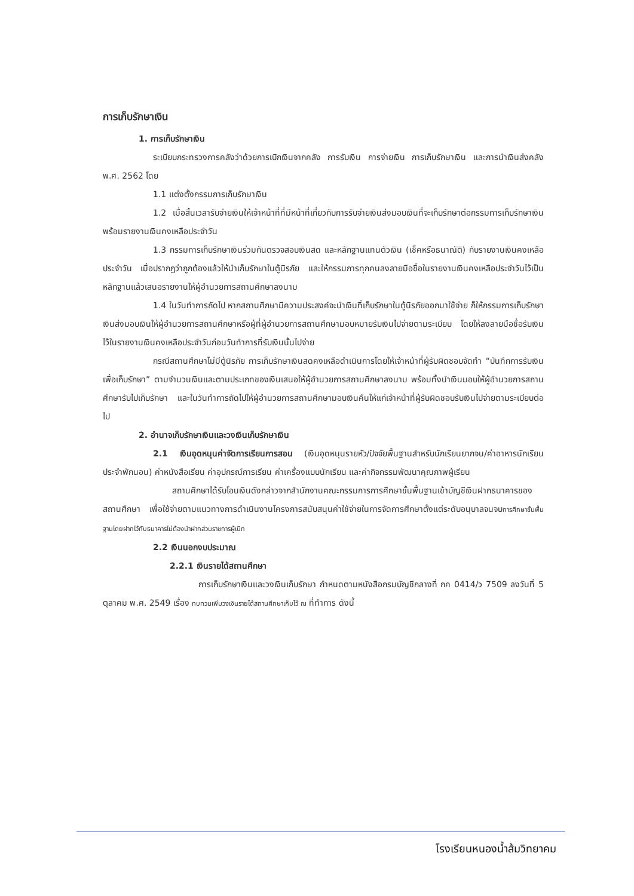การเก็บรักษาเงิน
1. การเก็บรักษาเงิน
ระเบียบกระทรวงการคลังว่าด้วยการเบิกเงินจากคลัง การรับเงิน การจ่ายเงิน การเก็บรักษาเงิน และการนำเงินส่งคลัง พ.ศ. 2562 โดย
1.1 แต่งตั้งกรรมการเก็บรักษาเงิน
1.2 เมื่อสิ้นเวลารับจ่ายเงินให้เจ้าหน้าที่ที่มีหน้าที่เกี่ยวกับการรับจ่ายเงินส่งมอบเงินที่จะเก็บรักษาต่อกรรมการเก็บรักษาเงินพร้อมรายงานเงินคงเหลือประจำวัน
1.3 กรรมการเก็บรักษาเงินร่วมกันตรวจสอบเงินสด และหลักฐานแทนตัวเงิน (เช็คหรือธนาณัติ) กับรายงานเงินคงเหลือประจำวัน เมื่อปรากฏว่าถูกต้องแล้วให้นำเก็บรักษาในตู้นิรภัย และให้กรรมการทุกคนลงลายมือชื่อในรายงานเงินคงเหลือประจำวันไว้เป็นหลักฐานแล้วเสนอรายงานให้ผู้อำนวยการสถานศึกษาลงนาม
1.4 ในวันทำการถัดไป หากสถานศึกษามีความประสงค์จะนำเงินที่เก็บรักษาในตู้นิรภัยออกมาใช้จ่าย ก็ให้กรรมการเก็บรักษาเงินส่งมอบเงินให้ผู้อำนวยการสถานศึกษาหรือผู้ที่ผู้อำนวยการสถานศึกษามอบหมายรับเงินไปจ่ายตามระเบียบ โดยให้ลงลายมือชื่อรับเงินไว้ในรายงานเงินคงเหลือประจำวันก่อนวันทำการที่รับเงินนั้นไปจ่าย
กรณีสถานศึกษาไม่มีตู้นิรภัย การเก็บรักษาเงินสดคงเหลือดำเนินการโดยให้เจ้าหน้าที่ผู้รับผิดชอบจัดทำ “บันทึกการรับเงินเพื่อเก็บรักษา” ตามจำนวนเงินและตามประเภทของเงินเสนอให้ผู้อำนวยการสถานศึกษาลงนาม พร้อมทั้งนำเงินมอบให้ผู้อำนวยการสถานศึกษารับไปเก็บรักษา และในวันทำการถัดไปให้ผู้อำนวยการสถานศึกษามอบเงินคืนให้แก่เจ้าหน้าที่ผู้รับผิดชอบรับเงินไปจ่ายตามระเบียบต่อไป
2. อำนาจเก็บรักษาเงินและวงเงินเก็บรักษาเงิน
2.1 เงินอุดหนุนค่าจัดการเรียนการสอน (เงินอุดหนุนรายหัว/ปัจจัยพื้นฐานสำหรับนักเรียนยากจน/ค่าอาหารนักเรียนประจำพักนอน) ค่าหนังสือเรียน ค่าอุปกรณ์การเรียน ค่าเครื่องแบบนักเรียน และค่ากิจกรรมพัฒนาคุณภาพผู้เรียน
สถานศึกษาได้รับโอนเงินดังกล่าวจากสำนักงานคณะกรรมการการศึกษาขั้นพื้นฐานเข้าบัญชีเงินฝากธนาคารของสถานศึกษา เพื่อใช้จ่ายตามแนวทางการดำเนินงานโครงการสนับสนุนค่าใช้จ่ายในการจัดการศึกษาตั้งแต่ระดับอนุบาลจนจบการศึกษาขั้นพื้นฐานโดยฝากไว้กับธนาคารไม่ต้องนำฝากส่วนราชการผู้เบิก
2.2 เงินนอกงบประมาณ
2.2.1 เงินรายได้สถานศึกษา
การเก็บรักษาเงินและวงเงินเก็บรักษา กำหนดตามหนังสือกรมบัญชีกลางที่ กค 0414/ว 7509 ลงวันที่ 5 ตุลาคม พ.ศ. 2549 เรื่อง ทบทวนเพิ่มวงเงินรายได้สถานศึกษาเก็บไว้ ณ ที่ทำการ ดังนี้
โรงเรียนหนองน้ำส้มวิทยาคม